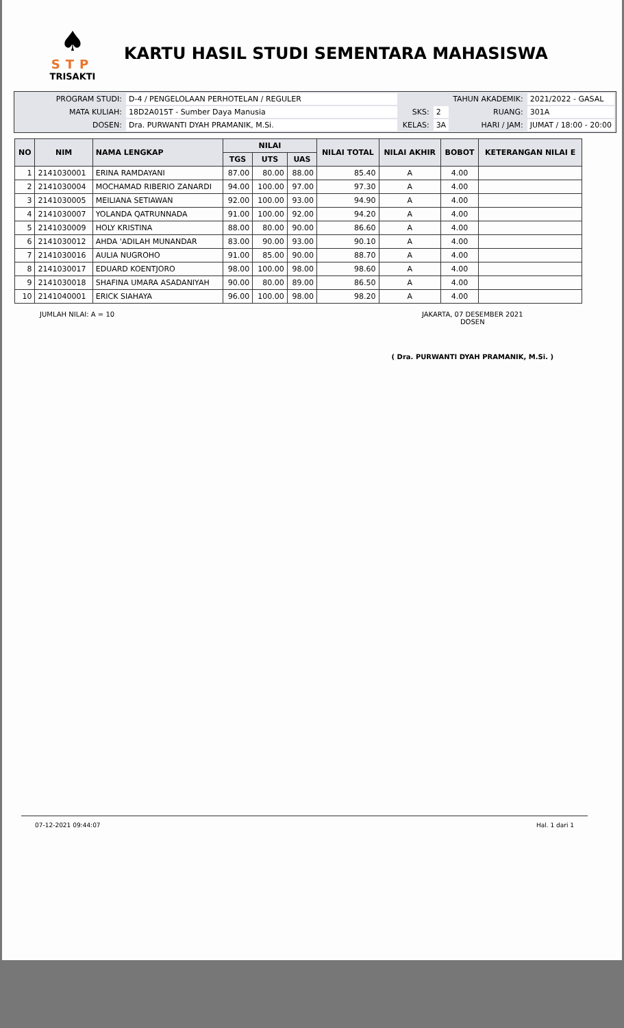♠
STP
TRISAKTI
KARTU HASIL STUDI SEMENTARA MAHASISWA
| PROGRAM STUDI: | D-4 / PENGELOLAAN PERHOTELAN / REGULER |
| MATA KULIAH: | 18D2A015T - Sumber Daya Manusia |
| DOSEN: | Dra. PURWANTI DYAH PRAMANIK, M.Si. |
| | | TAHUN AKADEMIK: | 2021/2022 - GASAL |
| SKS: | 2 | RUANG: | 301A |
| KELAS: | 3A | HARI / JAM: | JUMAT / 18:00 - 20:00 |
| NO | NIM | NAMA LENGKAP | NILAI | | | NILAI TOTAL | NILAI AKHIR | BOBOT | KETERANGAN NILAI E |
| --- | --- | --- | --- | --- | --- | --- | --- | --- | --- |
| | | | TGS | UTS | UAS | | | | |
| 1 | 2141030001 | ERINA RAMDAYANI | 87.00 | 80.00 | 88.00 | 85.40 | A | 4.00 | |
| 2 | 2141030004 | MOCHAMAD RIBERIO ZANARDI | 94.00 | 100.00 | 97.00 | 97.30 | A | 4.00 | |
| 3 | 2141030005 | MEILIANA SETIAWAN | 92.00 | 100.00 | 93.00 | 94.90 | A | 4.00 | |
| 4 | 2141030007 | YOLANDA QATRUNNADA | 91.00 | 100.00 | 92.00 | 94.20 | A | 4.00 | |
| 5 | 2141030009 | HOLY KRISTINA | 88.00 | 80.00 | 90.00 | 86.60 | A | 4.00 | |
| 6 | 2141030012 | AHDA 'ADILAH MUNANDAR | 83.00 | 90.00 | 93.00 | 90.10 | A | 4.00 | |
| 7 | 2141030016 | AULIA NUGROHO | 91.00 | 85.00 | 90.00 | 88.70 | A | 4.00 | |
| 8 | 2141030017 | EDUARD KOENTJORO | 98.00 | 100.00 | 98.00 | 98.60 | A | 4.00 | |
| 9 | 2141030018 | SHAFINA UMARA ASADANIYAH | 90.00 | 80.00 | 89.00 | 86.50 | A | 4.00 | |
| 10 | 2141040001 | ERICK SIAHAYA | 96.00 | 100.00 | 98.00 | 98.20 | A | 4.00 | |
JUMLAH NILAI: A = 10 JAKARTA, 07 DESEMBER 2021
DOSEN
( Dra. PURWANTI DYAH PRAMANIK, M.Si. )
07-12-2021 09:44:07 Hal. 1 dari 1